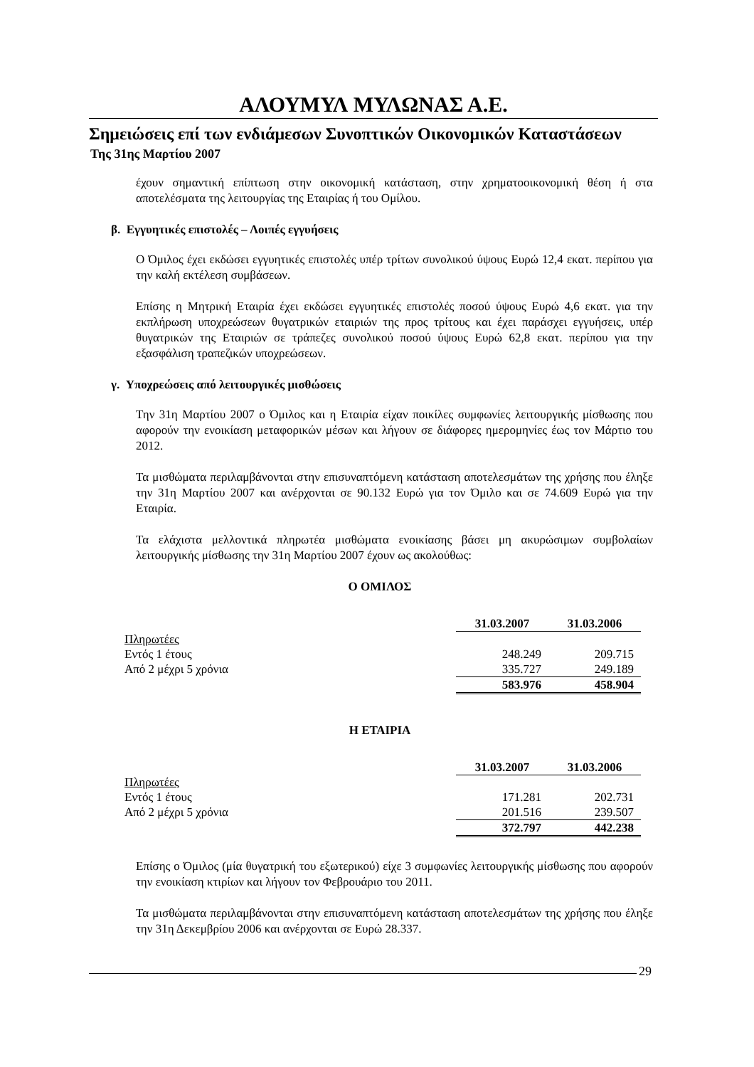ΑΛΟΥΜΥΛ ΜΥΛΩΝΑΣ Α.Ε.
Σημειώσεις επί των ενδιάμεσων Συνοπτικών Οικονομικών Καταστάσεων
Της 31ης Μαρτίου 2007
έχουν σημαντική επίπτωση στην οικονομική κατάσταση, στην χρηματοοικονομική θέση ή στα αποτελέσματα της λειτουργίας της Εταιρίας ή του Ομίλου.
β. Εγγυητικές επιστολές – Λοιπές εγγυήσεις
Ο Όμιλος έχει εκδώσει εγγυητικές επιστολές υπέρ τρίτων συνολικού ύψους Ευρώ 12,4 εκατ. περίπου για την καλή εκτέλεση συμβάσεων.
Επίσης η Μητρική Εταιρία έχει εκδώσει εγγυητικές επιστολές ποσού ύψους Ευρώ 4,6 εκατ. για την εκπλήρωση υποχρεώσεων θυγατρικών εταιριών της προς τρίτους και έχει παράσχει εγγυήσεις, υπέρ θυγατρικών της Εταιριών σε τράπεζες συνολικού ποσού ύψους Ευρώ 62,8 εκατ. περίπου για την εξασφάλιση τραπεζικών υποχρεώσεων.
γ. Υποχρεώσεις από λειτουργικές μισθώσεις
Την 31η Μαρτίου 2007 ο Όμιλος και η Εταιρία είχαν ποικίλες συμφωνίες λειτουργικής μίσθωσης που αφορούν την ενοικίαση μεταφορικών μέσων και λήγουν σε διάφορες ημερομηνίες έως τον Μάρτιο του 2012.
Τα μισθώματα περιλαμβάνονται στην επισυναπτόμενη κατάσταση αποτελεσμάτων της χρήσης που έληξε την 31η Μαρτίου 2007 και ανέρχονται σε 90.132 Ευρώ για τον Όμιλο και σε 74.609 Ευρώ για την Εταιρία.
Τα ελάχιστα μελλοντικά πληρωτέα μισθώματα ενοικίασης βάσει μη ακυρώσιμων συμβολαίων λειτουργικής μίσθωσης την 31η Μαρτίου 2007 έχουν ως ακολούθως:
Ο ΟΜΙΛΟΣ
| | 31.03.2007 | 31.03.2006 |
| Πληρωτέες | | |
| Εντός 1 έτους | 248.249 | 209.715 |
| Από 2 μέχρι 5 χρόνια | 335.727 | 249.189 |
| | 583.976 | 458.904 |
Η ΕΤΑΙΡΙΑ
| | 31.03.2007 | 31.03.2006 |
| Πληρωτέες | | |
| Εντός 1 έτους | 171.281 | 202.731 |
| Από 2 μέχρι 5 χρόνια | 201.516 | 239.507 |
| | 372.797 | 442.238 |
Επίσης ο Όμιλος (μία θυγατρική του εξωτερικού) είχε 3 συμφωνίες λειτουργικής μίσθωσης που αφορούν την ενοικίαση κτιρίων και λήγουν τον Φεβρουάριο του 2011.
Τα μισθώματα περιλαμβάνονται στην επισυναπτόμενη κατάσταση αποτελεσμάτων της χρήσης που έληξε την 31η Δεκεμβρίου 2006 και ανέρχονται σε Ευρώ 28.337.
29